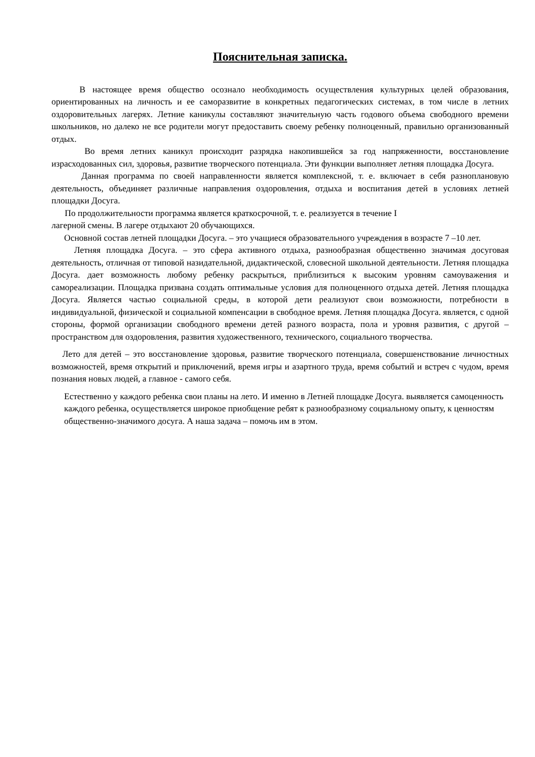Пояснительная записка.
В настоящее время общество осознало необходимость осуществления культурных целей образования, ориентированных на личность и ее саморазвитие в конкретных педагогических системах, в том числе в летних оздоровительных лагерях. Летние каникулы составляют значительную часть годового объема свободного времени школьников, но далеко не все родители могут предоставить своему ребенку полноценный, правильно организованный отдых.
Во время летних каникул происходит разрядка накопившейся за год напряженности, восстановление израсходованных сил, здоровья, развитие творческого потенциала. Эти функции выполняет летняя площадка Досуга.
Данная программа по своей направленности является комплексной, т. е. включает в себя разноплановую деятельность, объединяет различные направления оздоровления, отдыха и воспитания детей в условиях летней площадки Досуга.
По продолжительности программа является краткосрочной, т. е. реализуется в течение I
лагерной смены. В лагере отдыхают 20 обучающихся.
Основной состав летней площадки Досуга. – это учащиеся образовательного учреждения в возрасте 7 –10 лет.
Летняя площадка Досуга. – это сфера активного отдыха, разнообразная общественно значимая досуговая деятельность, отличная от типовой назидательной, дидактической, словесной школьной деятельности. Летняя площадка Досуга. дает возможность любому ребенку раскрыться, приблизиться к высоким уровням самоуважения и самореализации. Площадка призвана создать оптимальные условия для полноценного отдыха детей. Летняя площадка Досуга. Является частью социальной среды, в которой дети реализуют свои возможности, потребности в индивидуальной, физической и социальной компенсации в свободное время. Летняя площадка Досуга. является, с одной стороны, формой организации свободного времени детей разного возраста, пола и уровня развития, с другой – пространством для оздоровления, развития художественного, технического, социального творчества.
Лето для детей – это восстановление здоровья, развитие творческого потенциала, совершенствование личностных возможностей, время открытий и приключений, время игры и азартного труда, время событий и встреч с чудом, время познания новых людей, а главное - самого себя.
Естественно у каждого ребенка свои планы на лето. И именно в Летней площадке Досуга. выявляется самоценность каждого ребенка, осуществляется широкое приобщение ребят к разнообразному социальному опыту, к ценностям общественно-значимого досуга. А наша задача – помочь им в этом.